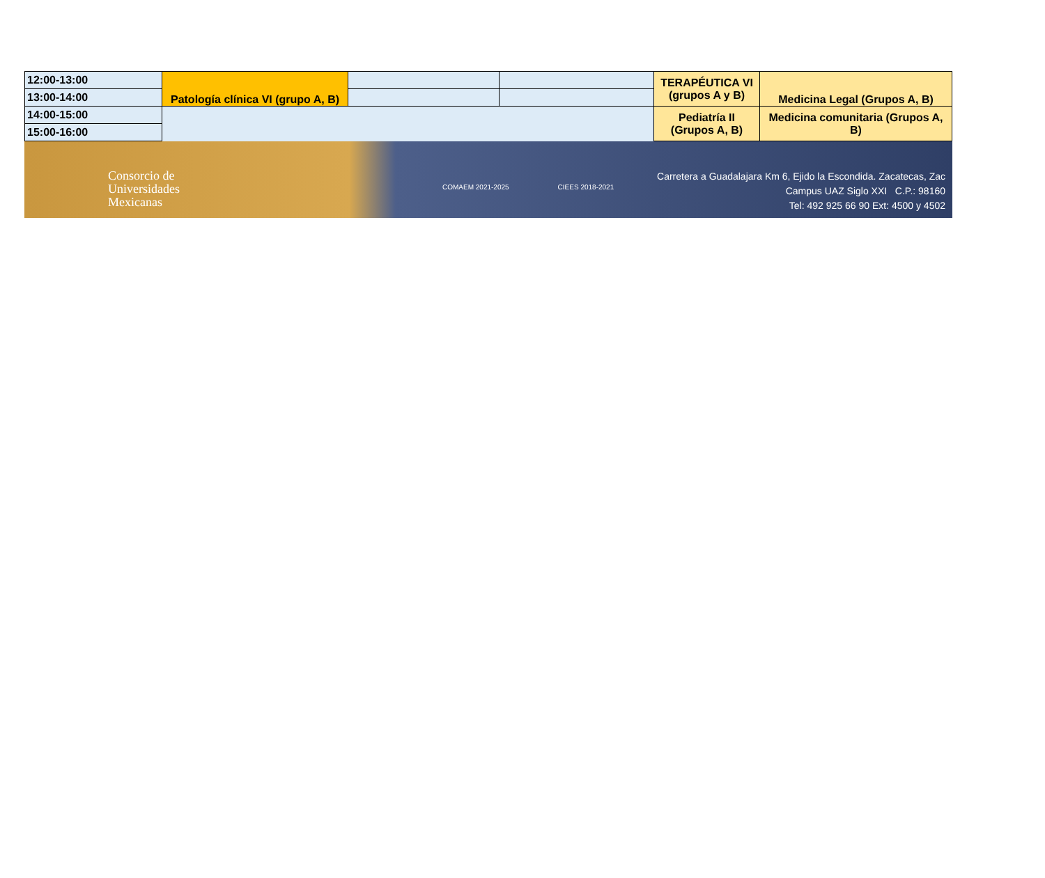| 12:00-13:00 | Patología clínica VI (grupo A, B) | | | TERAPÉUTICA VI (grupos A y B) | Medicina Legal (Grupos A, B) |
| 13:00-14:00 | | | | | |
| 14:00-15:00 | | | | Pediatría II (Grupos A, B) | Medicina comunitaria (Grupos A, B) |
| 15:00-16:00 | | | | | |
Consorcio de
Universidades
Mexicanas
COMAEM 2021-2025 CIEES 2018-2021
Carretera a Guadalajara Km 6, Ejido la Escondida. Zacatecas, Zac
Campus UAZ Siglo XXI C.P.: 98160
Tel: 492 925 66 90 Ext: 4500 y 4502